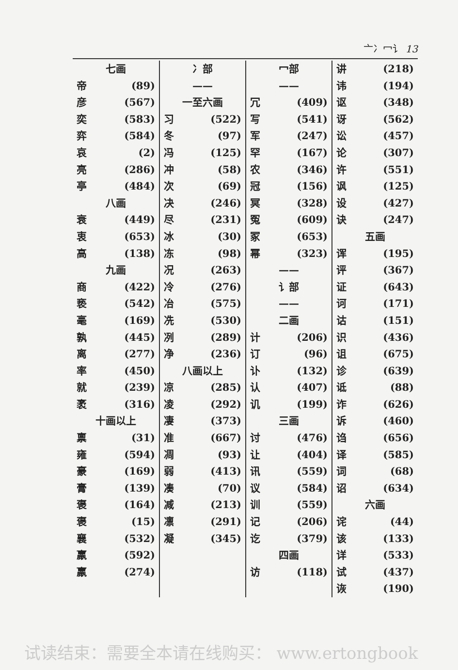亠冫冖讠 13
七画
帝 (89)
彦 (567)
奕 (583)
弈 (584)
哀 (2)
亮 (286)
亭 (484)
八画
衰 (449)
衷 (653)
高 (138)
九画
商 (422)
亵 (542)
毫 (169)
孰 (445)
离 (277)
率 (450)
就 (239)
袤 (316)
十画以上
禀 (31)
雍 (594)
豪 (169)
膏 (139)
褒 (164)
褒 (15)
襄 (532)
羸 (592)
羸 (274)
冫部
——
一至六画
习 (522)
冬 (97)
冯 (125)
冲 (58)
次 (69)
决 (246)
尽 (231)
冰 (30)
冻 (98)
况 (263)
冷 (276)
冶 (575)
冼 (530)
冽 (289)
净 (236)
八画以上
凉 (285)
凌 (292)
凄 (373)
准 (667)
凋 (93)
弱 (413)
凑 (70)
减 (213)
凛 (291)
凝 (345)
冖部
——
冗 (409)
写 (541)
军 (247)
罕 (167)
农 (346)
冠 (156)
冥 (328)
冤 (609)
冢 (653)
幂 (323)
——
讠部
——
二画
计 (206)
订 (96)
讣 (132)
认 (407)
讥 (199)
三画
讨 (476)
让 (404)
讯 (559)
议 (584)
训 (559)
记 (206)
讫 (379)
四画
访 (118)
讲 (218)
讳 (194)
讴 (348)
讶 (562)
讼 (457)
论 (307)
许 (551)
讽 (125)
设 (427)
诀 (247)
五画
诨 (195)
评 (367)
证 (643)
诃 (171)
诂 (151)
识 (436)
诅 (675)
诊 (639)
诋 (88)
诈 (626)
诉 (460)
诌 (656)
译 (585)
词 (68)
诏 (634)
六画
诧 (44)
该 (133)
详 (533)
试 (437)
诙 (190)
试读结束：需要全本请在线购买： www.ertongbook